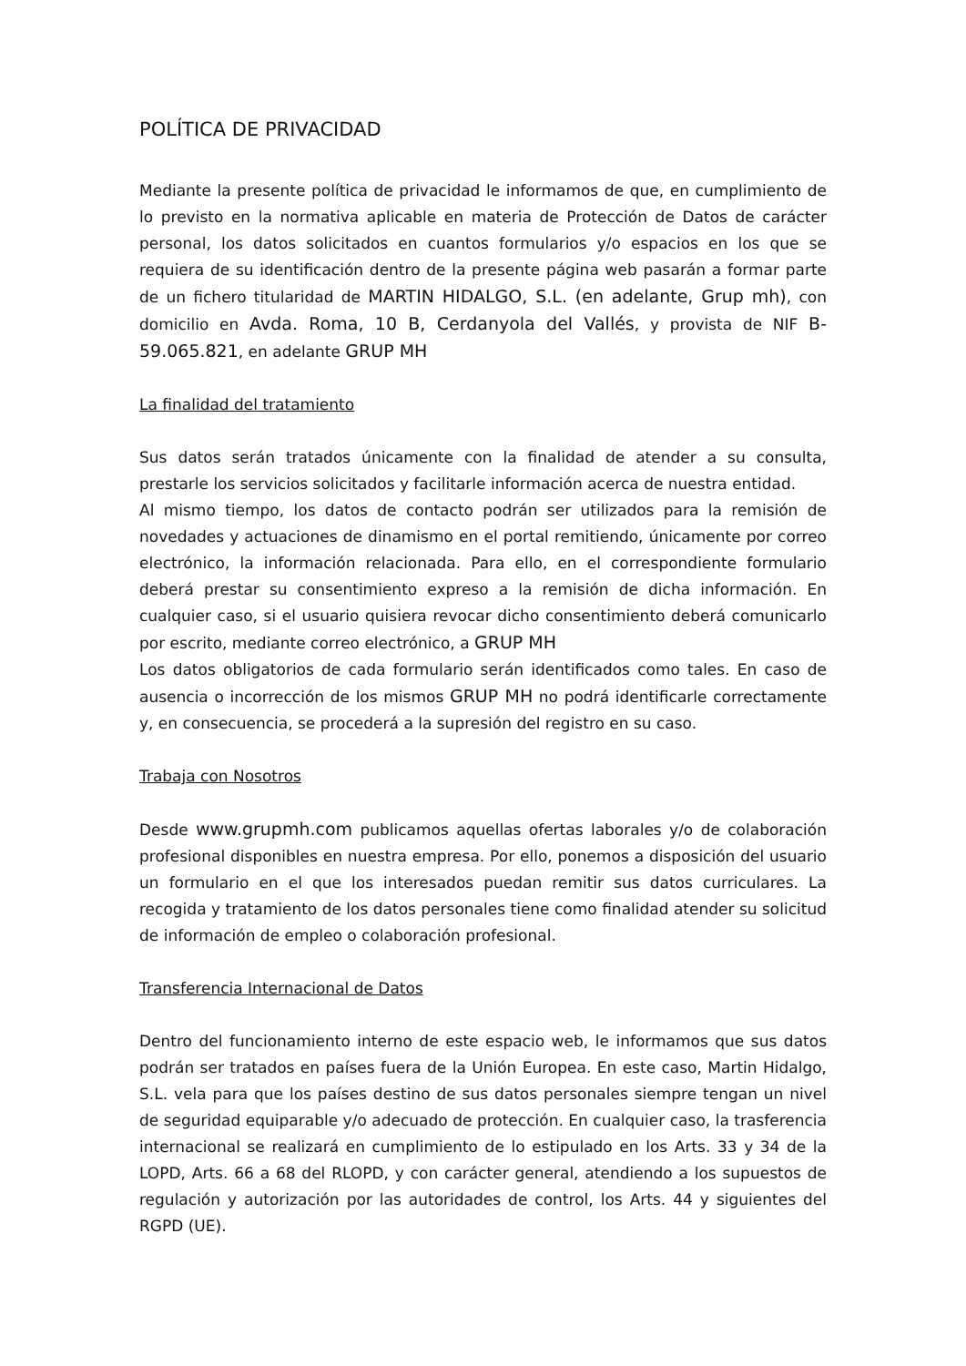POLÍTICA DE PRIVACIDAD
Mediante la presente política de privacidad le informamos de que, en cumplimiento de lo previsto en la normativa aplicable en materia de Protección de Datos de carácter personal, los datos solicitados en cuantos formularios y/o espacios en los que se requiera de su identificación dentro de la presente página web pasarán a formar parte de un fichero titularidad de MARTIN HIDALGO, S.L. (en adelante, Grup mh), con domicilio en Avda. Roma, 10 B, Cerdanyola del Vallés, y provista de NIF B-59.065.821, en adelante GRUP MH
La finalidad del tratamiento
Sus datos serán tratados únicamente con la finalidad de atender a su consulta, prestarle los servicios solicitados y facilitarle información acerca de nuestra entidad.
Al mismo tiempo, los datos de contacto podrán ser utilizados para la remisión de novedades y actuaciones de dinamismo en el portal remitiendo, únicamente por correo electrónico, la información relacionada. Para ello, en el correspondiente formulario deberá prestar su consentimiento expreso a la remisión de dicha información. En cualquier caso, si el usuario quisiera revocar dicho consentimiento deberá comunicarlo por escrito, mediante correo electrónico, a GRUP MH
Los datos obligatorios de cada formulario serán identificados como tales. En caso de ausencia o incorrección de los mismos GRUP MH no podrá identificarle correctamente y, en consecuencia, se procederá a la supresión del registro en su caso.
Trabaja con Nosotros
Desde www.grupmh.com publicamos aquellas ofertas laborales y/o de colaboración profesional disponibles en nuestra empresa. Por ello, ponemos a disposición del usuario un formulario en el que los interesados puedan remitir sus datos curriculares. La recogida y tratamiento de los datos personales tiene como finalidad atender su solicitud de información de empleo o colaboración profesional.
Transferencia Internacional de Datos
Dentro del funcionamiento interno de este espacio web, le informamos que sus datos podrán ser tratados en países fuera de la Unión Europea. En este caso, Martin Hidalgo, S.L. vela para que los países destino de sus datos personales siempre tengan un nivel de seguridad equiparable y/o adecuado de protección. En cualquier caso, la trasferencia internacional se realizará en cumplimiento de lo estipulado en los Arts. 33 y 34 de la LOPD, Arts. 66 a 68 del RLOPD, y con carácter general, atendiendo a los supuestos de regulación y autorización por las autoridades de control, los Arts. 44 y siguientes del RGPD (UE).